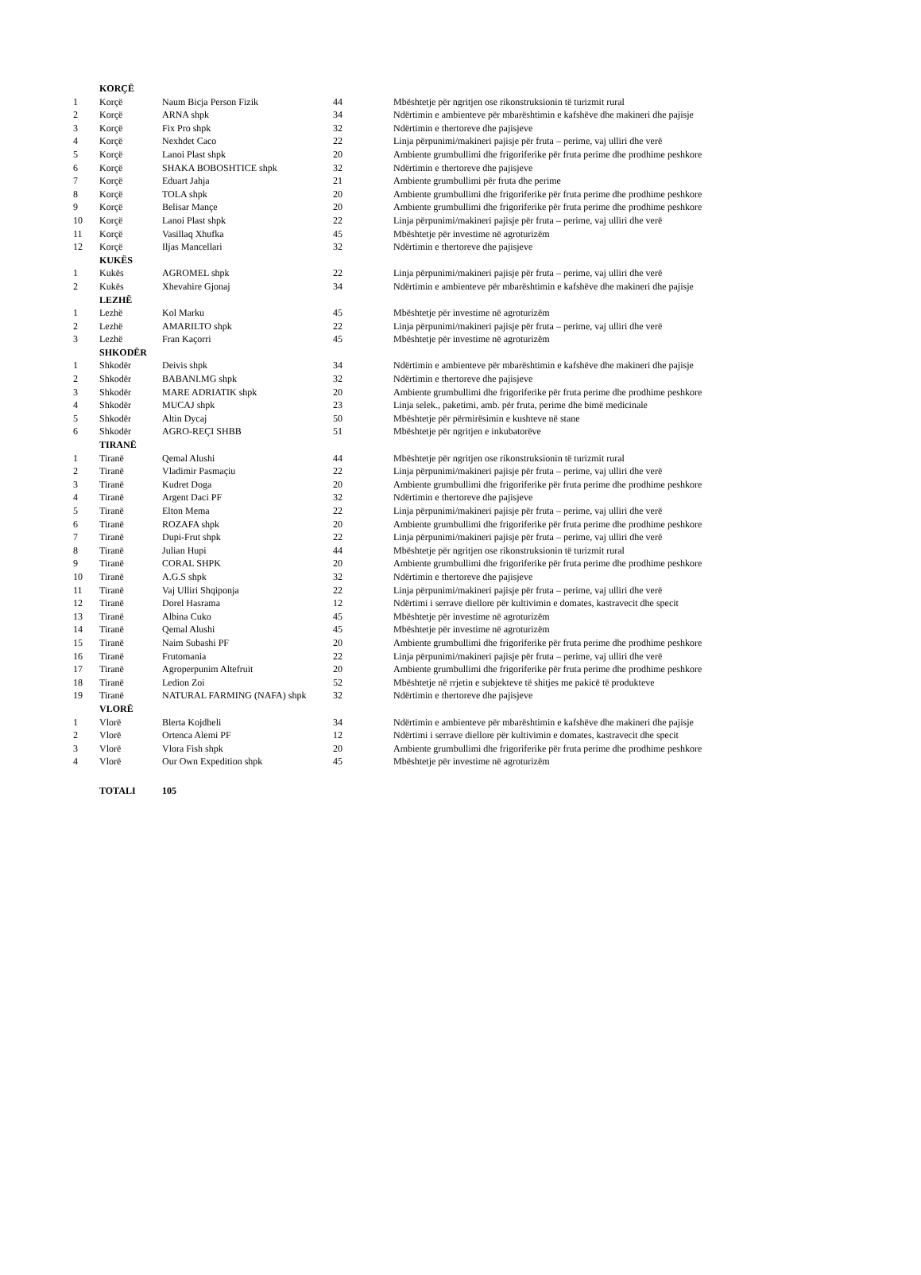| | KORÇË | | | |
| 1 | Korçë | Naum Bicja Person Fizik | 44 | Mbështetje për ngritjen ose rikonstruksionin të turizmit rural |
| 2 | Korçë | ARNA shpk | 34 | Ndërtimin e ambienteve për mbarështimin e kafshëve dhe makineri dhe pajisje |
| 3 | Korçë | Fix Pro shpk | 32 | Ndërtimin e thertoreve dhe pajisjeve |
| 4 | Korçë | Nexhdet Caco | 22 | Linja përpunimi/makineri pajisje për fruta – perime, vaj ulliri dhe verë |
| 5 | Korçë | Lanoi Plast shpk | 20 | Ambiente grumbullimi dhe frigoriferike për fruta perime dhe prodhime peshkore |
| 6 | Korçë | SHAKA BOBOSHTICE shpk | 32 | Ndërtimin e thertoreve dhe pajisjeve |
| 7 | Korçë | Eduart Jahja | 21 | Ambiente grumbullimi për fruta dhe perime |
| 8 | Korçë | TOLA shpk | 20 | Ambiente grumbullimi dhe frigoriferike për fruta perime dhe prodhime peshkore |
| 9 | Korçë | Belisar Mançe | 20 | Ambiente grumbullimi dhe frigoriferike për fruta perime dhe prodhime peshkore |
| 10 | Korçë | Lanoi Plast shpk | 22 | Linja përpunimi/makineri pajisje për fruta – perime, vaj ulliri dhe verë |
| 11 | Korçë | Vasillaq Xhufka | 45 | Mbështetje për investime në agroturizëm |
| 12 | Korçë | Iljas Mancellari | 32 | Ndërtimin e thertoreve dhe pajisjeve |
| | KUKËS | | | |
| 1 | Kukës | AGROMEL shpk | 22 | Linja përpunimi/makineri pajisje për fruta – perime, vaj ulliri dhe verë |
| 2 | Kukës | Xhevahire Gjonaj | 34 | Ndërtimin e ambienteve për mbarështimin e kafshëve dhe makineri dhe pajisje |
| | LEZHË | | | |
| 1 | Lezhë | Kol Marku | 45 | Mbështetje për investime në agroturizëm |
| 2 | Lezhë | AMARILTO shpk | 22 | Linja përpunimi/makineri pajisje për fruta – perime, vaj ulliri dhe verë |
| 3 | Lezhë | Fran Kaçorri | 45 | Mbështetje për investime në agroturizëm |
| | SHKODËR | | | |
| 1 | Shkodër | Deivis shpk | 34 | Ndërtimin e ambienteve për mbarështimin e kafshëve dhe makineri dhe pajisje |
| 2 | Shkodër | BABANI.MG shpk | 32 | Ndërtimin e thertoreve dhe pajisjeve |
| 3 | Shkodër | MARE ADRIATIK shpk | 20 | Ambiente grumbullimi dhe frigoriferike për fruta perime dhe prodhime peshkore |
| 4 | Shkodër | MUCAJ shpk | 23 | Linja selek., paketimi, amb. për fruta, perime dhe bimë medicinale |
| 5 | Shkodër | Altin Dycaj | 50 | Mbështetje për përmirësimin e kushteve në stane |
| 6 | Shkodër | AGRO-REÇI SHBB | 51 | Mbështetje për ngritjen e inkubatorëve |
| | TIRANË | | | |
| 1 | Tiranë | Qemal Alushi | 44 | Mbështetje për ngritjen ose rikonstruksionin të turizmit rural |
| 2 | Tiranë | Vladimir Pasmaçiu | 22 | Linja përpunimi/makineri pajisje për fruta – perime, vaj ulliri dhe verë |
| 3 | Tiranë | Kudret Doga | 20 | Ambiente grumbullimi dhe frigoriferike për fruta perime dhe prodhime peshkore |
| 4 | Tiranë | Argent Daci PF | 32 | Ndërtimin e thertoreve dhe pajisjeve |
| 5 | Tiranë | Elton Mema | 22 | Linja përpunimi/makineri pajisje për fruta – perime, vaj ulliri dhe verë |
| 6 | Tiranë | ROZAFA shpk | 20 | Ambiente grumbullimi dhe frigoriferike për fruta perime dhe prodhime peshkore |
| 7 | Tiranë | Dupi-Frut shpk | 22 | Linja përpunimi/makineri pajisje për fruta – perime, vaj ulliri dhe verë |
| 8 | Tiranë | Julian Hupi | 44 | Mbështetje për ngritjen ose rikonstruksionin të turizmit rural |
| 9 | Tiranë | CORAL SHPK | 20 | Ambiente grumbullimi dhe frigoriferike për fruta perime dhe prodhime peshkore |
| 10 | Tiranë | A.G.S shpk | 32 | Ndërtimin e thertoreve dhe pajisjeve |
| 11 | Tiranë | Vaj Ulliri Shqiponja | 22 | Linja përpunimi/makineri pajisje për fruta – perime, vaj ulliri dhe verë |
| 12 | Tiranë | Dorel Hasrama | 12 | Ndërtimi i serrave diellore për kultivimin e domates, kastravecit dhe specit |
| 13 | Tiranë | Albina Cuko | 45 | Mbështetje për investime në agroturizëm |
| 14 | Tiranë | Qemal Alushi | 45 | Mbështetje për investime në agroturizëm |
| 15 | Tiranë | Naim Subashi PF | 20 | Ambiente grumbullimi dhe frigoriferike për fruta perime dhe prodhime peshkore |
| 16 | Tiranë | Frutomania | 22 | Linja përpunimi/makineri pajisje për fruta – perime, vaj ulliri dhe verë |
| 17 | Tiranë | Agroperpunim Altefruit | 20 | Ambiente grumbullimi dhe frigoriferike për fruta perime dhe prodhime peshkore |
| 18 | Tiranë | Ledion Zoi | 52 | Mbështetje në rrjetin e subjekteve të shitjes me pakicë të produkteve |
| 19 | Tiranë | NATURAL FARMING (NAFA) shpk | 32 | Ndërtimin e thertoreve dhe pajisjeve |
| | VLORË | | | |
| 1 | Vlorë | Blerta Kojdheli | 34 | Ndërtimin e ambienteve për mbarështimin e kafshëve dhe makineri dhe pajisje |
| 2 | Vlorë | Ortenca Alemi PF | 12 | Ndërtimi i serrave diellore për kultivimin e domates, kastravecit dhe specit |
| 3 | Vlorë | Vlora Fish shpk | 20 | Ambiente grumbullimi dhe frigoriferike për fruta perime dhe prodhime peshkore |
| 4 | Vlorë | Our Own Expedition shpk | 45 | Mbështetje për investime në agroturizëm |
| | TOTALI | 105 | | |